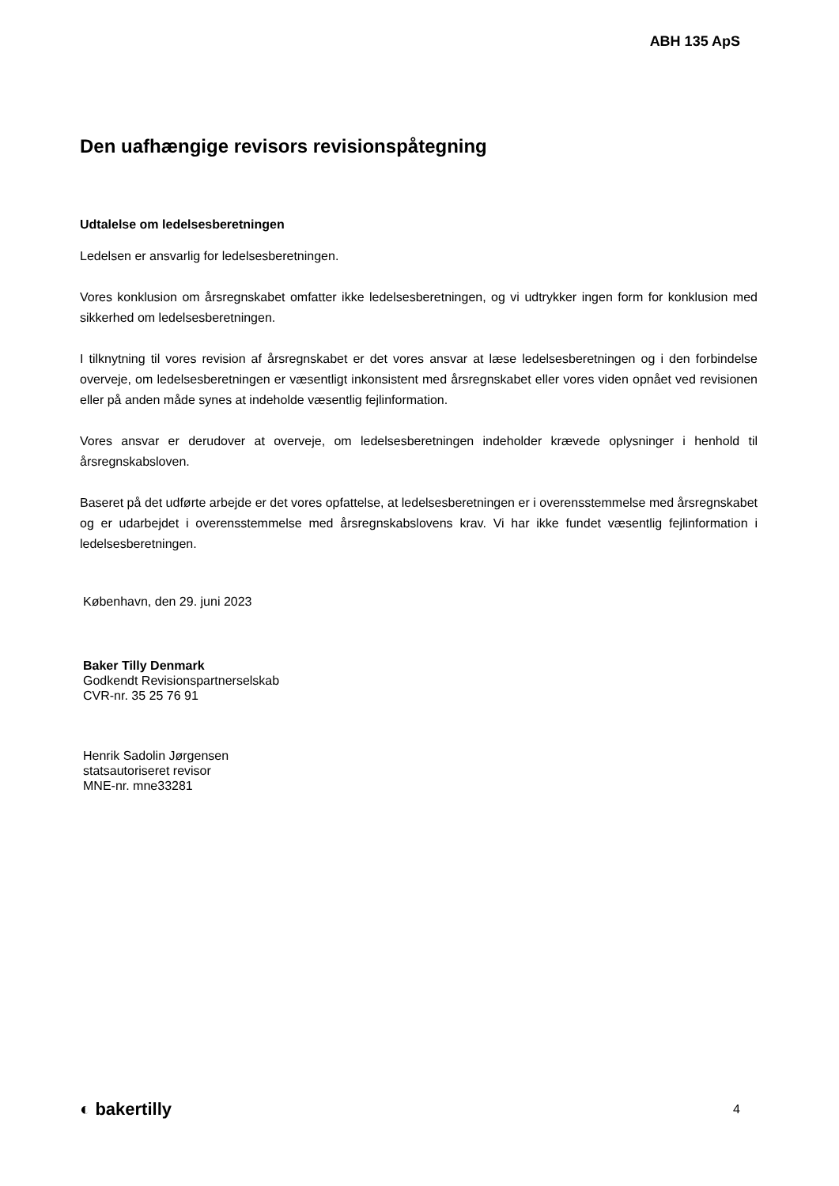ABH 135 ApS
Den uafhængige revisors revisionspåtegning
Udtalelse om ledelsesberetningen
Ledelsen er ansvarlig for ledelsesberetningen.
Vores konklusion om årsregnskabet omfatter ikke ledelsesberetningen, og vi udtrykker ingen form for konklusion med sikkerhed om ledelsesberetningen.
I tilknytning til vores revision af årsregnskabet er det vores ansvar at læse ledelsesberetningen og i den forbindelse overveje, om ledelsesberetningen er væsentligt inkonsistent med årsregnskabet eller vores viden opnået ved revisionen eller på anden måde synes at indeholde væsentlig fejlinformation.
Vores ansvar er derudover at overveje, om ledelsesberetningen indeholder krævede oplysninger i henhold til årsregnskabsloven.
Baseret på det udførte arbejde er det vores opfattelse, at ledelsesberetningen er i overensstemmelse med årsregnskabet og er udarbejdet i overensstemmelse med årsregnskabslovens krav. Vi har ikke fundet væsentlig fejlinformation i ledelsesberetningen.
København, den 29. juni 2023
Baker Tilly Denmark
Godkendt Revisionspartnerselskab
CVR-nr. 35 25 76 91
Henrik Sadolin Jørgensen
statsautoriseret revisor
MNE-nr. mne33281
◐ bakertilly 4